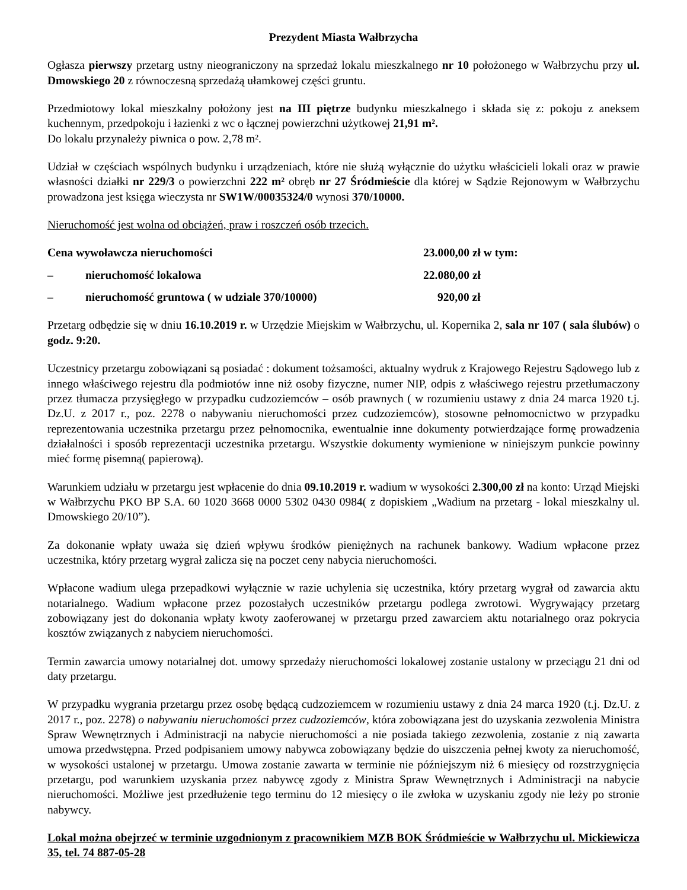Prezydent Miasta Wałbrzycha
Ogłasza pierwszy przetarg ustny nieograniczony na sprzedaż lokalu mieszkalnego nr 10 położonego w Wałbrzychu przy ul. Dmowskiego 20 z równoczesną sprzedażą ułamkowej części gruntu.
Przedmiotowy lokal mieszkalny położony jest na III piętrze budynku mieszkalnego i składa się z: pokoju z aneksem kuchennym, przedpokoju i łazienki z wc o łącznej powierzchni użytkowej 21,91 m².
Do lokalu przynależy piwnica o pow. 2,78 m².
Udział w częściach wspólnych budynku i urządzeniach, które nie służą wyłącznie do użytku właścicieli lokali oraz w prawie własności działki nr 229/3 o powierzchni 222 m² obręb nr 27 Śródmieście dla której w Sądzie Rejonowym w Wałbrzychu prowadzona jest księga wieczysta nr SW1W/00035324/0 wynosi 370/10000.
Nieruchomość jest wolna od obciążeń, praw i roszczeń osób trzecich.
Cena wywoławcza nieruchomości 23.000,00 zł w tym:
– nieruchomość lokalowa 22.080,00 zł
– nieruchomość gruntowa ( w udziale 370/10000) 920,00 zł
Przetarg odbędzie się w dniu 16.10.2019 r. w Urzędzie Miejskim w Wałbrzychu, ul. Kopernika 2, sala nr 107 ( sala ślubów) o godz. 9:20.
Uczestnicy przetargu zobowiązani są posiadać : dokument tożsamości, aktualny wydruk z Krajowego Rejestru Sądowego lub z innego właściwego rejestru dla podmiotów inne niż osoby fizyczne, numer NIP, odpis z właściwego rejestru przetłumaczony przez tłumacza przysięgłego w przypadku cudzoziemców – osób prawnych ( w rozumieniu ustawy z dnia 24 marca 1920 t.j. Dz.U. z 2017 r., poz. 2278 o nabywaniu nieruchomości przez cudzoziemców), stosowne pełnomocnictwo w przypadku reprezentowania uczestnika przetargu przez pełnomocnika, ewentualnie inne dokumenty potwierdzające formę prowadzenia działalności i sposób reprezentacji uczestnika przetargu. Wszystkie dokumenty wymienione w niniejszym punkcie powinny mieć formę pisemną( papierową).
Warunkiem udziału w przetargu jest wpłacenie do dnia 09.10.2019 r. wadium w wysokości 2.300,00 zł na konto: Urząd Miejski w Wałbrzychu PKO BP S.A. 60 1020 3668 0000 5302 0430 0984( z dopiskiem „Wadium na przetarg - lokal mieszkalny ul. Dmowskiego 20/10”).
Za dokonanie wpłaty uważa się dzień wpływu środków pieniężnych na rachunek bankowy. Wadium wpłacone przez uczestnika, który przetarg wygrał zalicza się na poczet ceny nabycia nieruchomości.
Wpłacone wadium ulega przepadkowi wyłącznie w razie uchylenia się uczestnika, który przetarg wygrał od zawarcia aktu notarialnego. Wadium wpłacone przez pozostałych uczestników przetargu podlega zwrotowi. Wygrywający przetarg zobowiązany jest do dokonania wpłaty kwoty zaoferowanej w przetargu przed zawarciem aktu notarialnego oraz pokrycia kosztów związanych z nabyciem nieruchomości.
Termin zawarcia umowy notarialnej dot. umowy sprzedaży nieruchomości lokalowej zostanie ustalony w przeciągu 21 dni od daty przetargu.
W przypadku wygrania przetargu przez osobę będącą cudzoziemcem w rozumieniu ustawy z dnia 24 marca 1920 (t.j. Dz.U. z 2017 r., poz. 2278) o nabywaniu nieruchomości przez cudzoziemców, która zobowiązana jest do uzyskania zezwolenia Ministra Spraw Wewnętrznych i Administracji na nabycie nieruchomości a nie posiada takiego zezwolenia, zostanie z nią zawarta umowa przedwstępna. Przed podpisaniem umowy nabywca zobowiązany będzie do uiszczenia pełnej kwoty za nieruchomość, w wysokości ustalonej w przetargu. Umowa zostanie zawarta w terminie nie późniejszym niż 6 miesięcy od rozstrzygnięcia przetargu, pod warunkiem uzyskania przez nabywcę zgody z Ministra Spraw Wewnętrznych i Administracji na nabycie nieruchomości. Możliwe jest przedłużenie tego terminu do 12 miesięcy o ile zwłoka w uzyskaniu zgody nie leży po stronie nabywcy.
Lokal można obejrzeć w terminie uzgodnionym z pracownikiem MZB BOK Śródmieście w Wałbrzychu ul. Mickiewicza 35, tel. 74 887-05-28